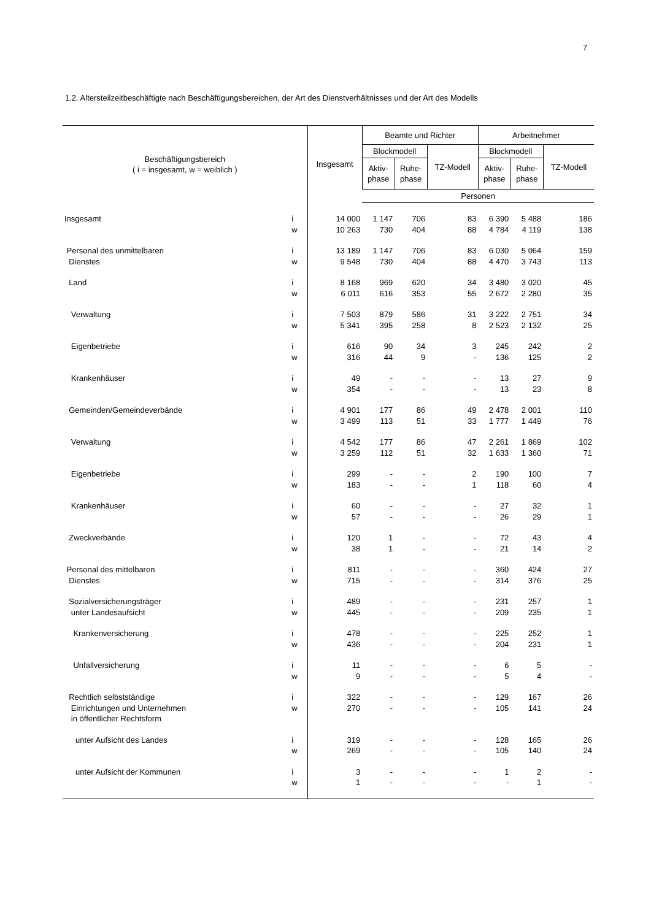7
1.2. Altersteilzeitbeschäftigte nach Beschäftigungsbereichen, der Art des Dienstverhältnisses und der Art des Modells
| Beschäftigungsbereich ( i = insgesamt, w = weiblich ) | | Insgesamt | Beamte und Richter | | | Arbeitnehmer | | |
| --- | --- | --- | --- | --- | --- | --- | --- | --- |
| | | | Blockmodell | | TZ-Modell | Blockmodell | | TZ-Modell |
| | | | Aktiv- phase | Ruhe- phase | | Aktiv- phase | Ruhe- phase | |
| | | | Personen | | | | | |
| Insgesamt | i | 14 000 | 1 147 | 706 | 83 | 6 390 | 5 488 | 186 |
| | w | 10 263 | 730 | 404 | 88 | 4 784 | 4 119 | 138 |
| Personal des unmittelbaren | i | 13 189 | 1 147 | 706 | 83 | 6 030 | 5 064 | 159 |
| Dienstes | w | 9 548 | 730 | 404 | 88 | 4 470 | 3 743 | 113 |
| Land | i | 8 168 | 969 | 620 | 34 | 3 480 | 3 020 | 45 |
| | w | 6 011 | 616 | 353 | 55 | 2 672 | 2 280 | 35 |
| Verwaltung | i | 7 503 | 879 | 586 | 31 | 3 222 | 2 751 | 34 |
| | w | 5 341 | 395 | 258 | 8 | 2 523 | 2 132 | 25 |
| Eigenbetriebe | i | 616 | 90 | 34 | 3 | 245 | 242 | 2 |
| | w | 316 | 44 | 9 | - | 136 | 125 | 2 |
| Krankenhäuser | i | 49 | - | - | - | 13 | 27 | 9 |
| | w | 354 | - | - | - | 13 | 23 | 8 |
| Gemeinden/Gemeindeverbände | i | 4 901 | 177 | 86 | 49 | 2 478 | 2 001 | 110 |
| | w | 3 499 | 113 | 51 | 33 | 1 777 | 1 449 | 76 |
| Verwaltung | i | 4 542 | 177 | 86 | 47 | 2 261 | 1 869 | 102 |
| | w | 3 259 | 112 | 51 | 32 | 1 633 | 1 360 | 71 |
| Eigenbetriebe | i | 299 | - | - | 2 | 190 | 100 | 7 |
| | w | 183 | - | - | 1 | 118 | 60 | 4 |
| Krankenhäuser | i | 60 | - | - | - | 27 | 32 | 1 |
| | w | 57 | - | - | - | 26 | 29 | 1 |
| Zweckverbände | i | 120 | 1 | - | - | 72 | 43 | 4 |
| | w | 38 | 1 | - | - | 21 | 14 | 2 |
| Personal des mittelbaren | i | 811 | - | - | - | 360 | 424 | 27 |
| Dienstes | w | 715 | - | - | - | 314 | 376 | 25 |
| Sozialversicherungsträger | i | 489 | - | - | - | 231 | 257 | 1 |
| unter Landesaufsicht | w | 445 | - | - | - | 209 | 235 | 1 |
| Krankenversicherung | i | 478 | - | - | - | 225 | 252 | 1 |
| | w | 436 | - | - | - | 204 | 231 | 1 |
| Unfallversicherung | i | 11 | - | - | - | 6 | 5 | - |
| | w | 9 | - | - | - | 5 | 4 | - |
| Rechtlich selbstständige | i | 322 | - | - | - | 129 | 167 | 26 |
| Einrichtungen und Unternehmen | w | 270 | - | - | - | 105 | 141 | 24 |
| in öffentlicher Rechtsform | | | | | | | | |
| unter Aufsicht des Landes | i | 319 | - | - | - | 128 | 165 | 26 |
| | w | 269 | - | - | - | 105 | 140 | 24 |
| unter Aufsicht der Kommunen | i | 3 | - | - | - | 1 | 2 | - |
| | w | 1 | - | - | - | - | 1 | - |